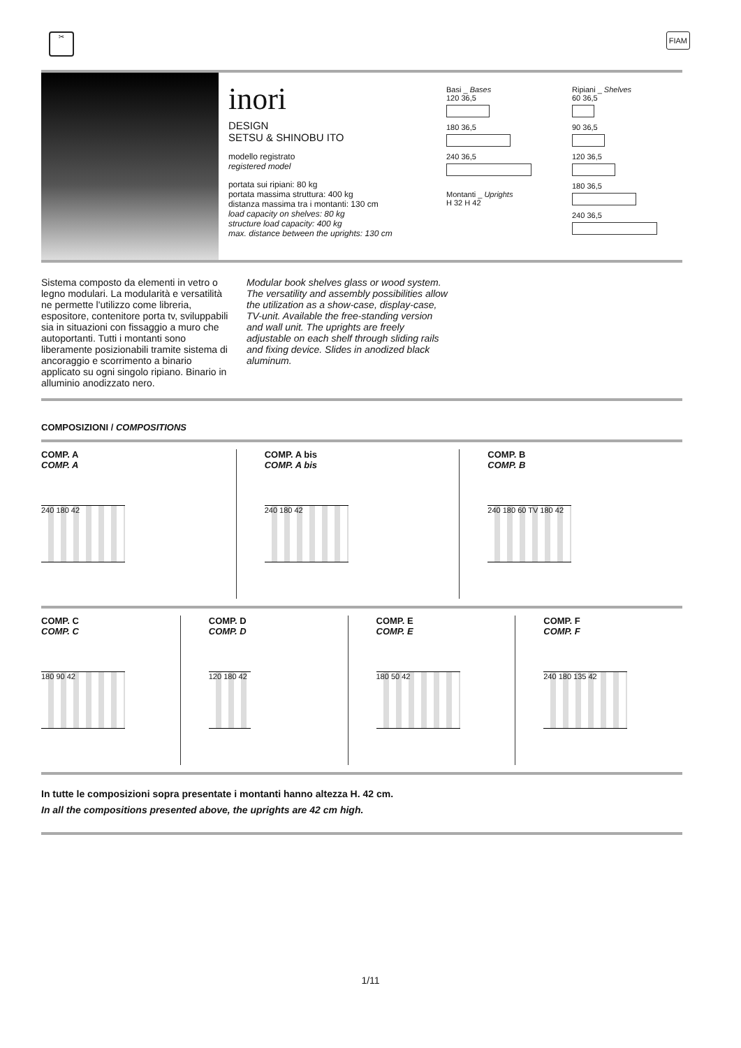✂
FIAM
inori
DESIGN
SETSU & SHINOBU ITO
modello registrato
registered model
portata sui ripiani: 80 kg
portata massima struttura: 400 kg
distanza massima tra i montanti: 130 cm
load capacity on shelves: 80 kg
structure load capacity: 400 kg
max. distance between the uprights: 130 cm
Basi _ Bases
120 36,5
180 36,5
240 36,5
Montanti _ Uprights
H 32 H 42
Ripiani _ Shelves
60 36,5
90 36,5
120 36,5
180 36,5
240 36,5
Sistema composto da elementi in vetro o legno modulari. La modularità e versatilità ne permette l'utilizzo come libreria, espositore, contenitore porta tv, sviluppabili sia in situazioni con fissaggio a muro che autoportanti. Tutti i montanti sono liberamente posizionabili tramite sistema di ancoraggio e scorrimento a binario applicato su ogni singolo ripiano. Binario in alluminio anodizzato nero.
Modular book shelves glass or wood system. The versatility and assembly possibilities allow the utilization as a show-case, display-case, TV-unit. Available the free-standing version and wall unit. The uprights are freely adjustable on each shelf through sliding rails and fixing device. Slides in anodized black aluminum.
COMPOSIZIONI / COMPOSITIONS
COMP. A
COMP. A
240 180 42
COMP. A bis
COMP. A bis
240 180 42
COMP. B
COMP. B
240 180 60 TV 180 42
COMP. C
COMP. C
180 90 42
COMP. D
COMP. D
120 180 42
COMP. E
COMP. E
180 50 42
COMP. F
COMP. F
240 180 135 42
In tutte le composizioni sopra presentate i montanti hanno altezza H. 42 cm.
In all the compositions presented above, the uprights are 42 cm high.
1/11